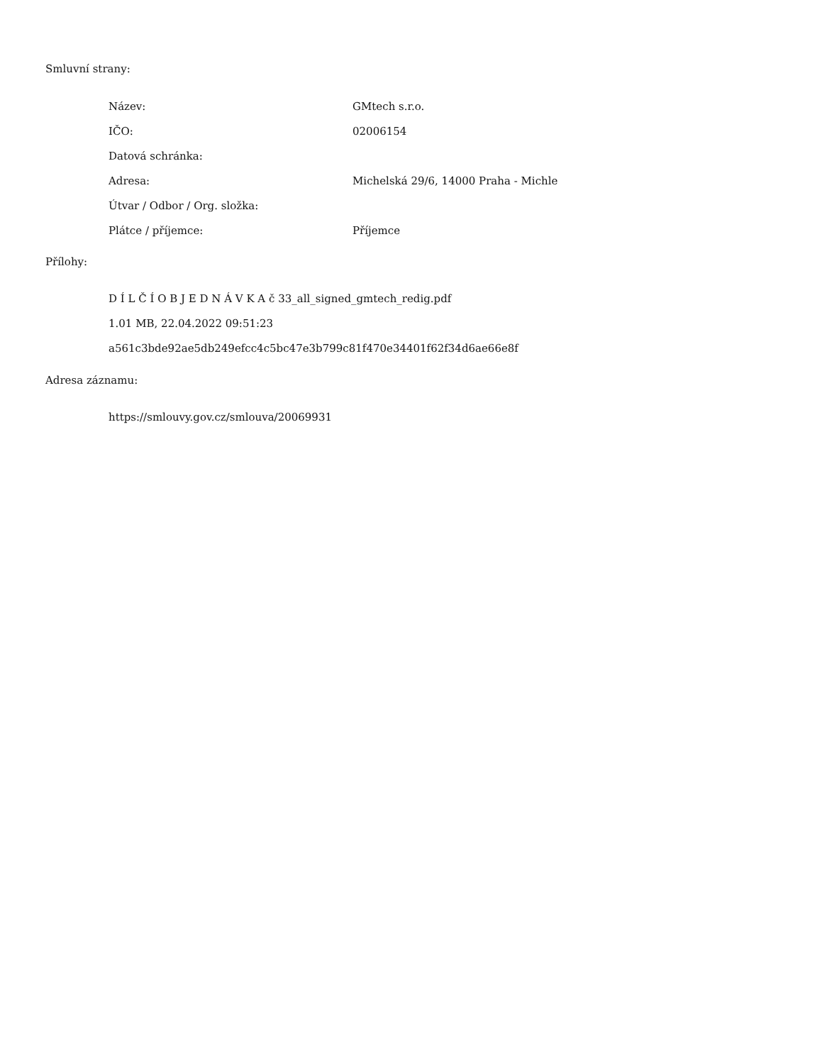Smluvní strany:
| Název: | GMtech s.r.o. |
| IČO: | 02006154 |
| Datová schránka: | |
| Adresa: | Michelská 29/6, 14000 Praha - Michle |
| Útvar / Odbor / Org. složka: | |
| Plátce / příjemce: | Příjemce |
Přílohy:
D Í L Č Í O B J E D N Á V K A č 33_all_signed_gmtech_redig.pdf
1.01 MB, 22.04.2022 09:51:23
a561c3bde92ae5db249efcc4c5bc47e3b799c81f470e34401f62f34d6ae66e8f
Adresa záznamu:
https://smlouvy.gov.cz/smlouva/20069931